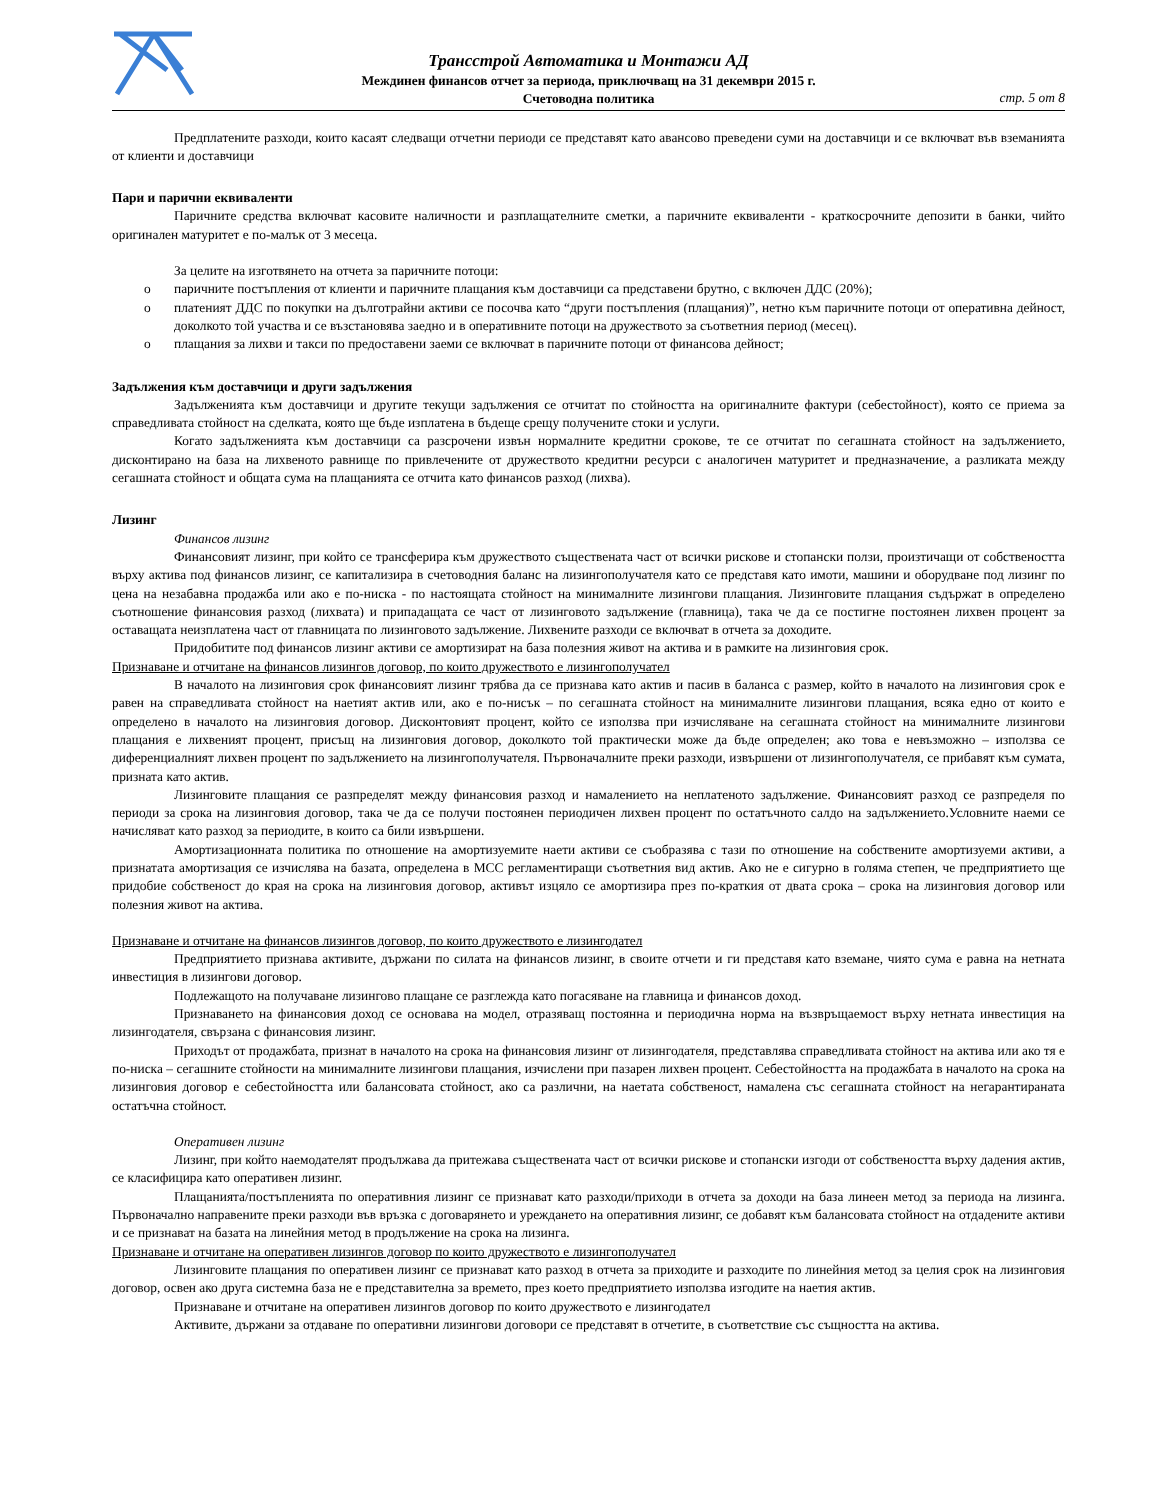Трансстрой Автоматика и Монтажи АД
Междинен финансов отчет за периода, приключващ на 31 декември 2015 г.
Счетоводна политика
стр. 5 от 8
Предплатените разходи, които касаят следващи отчетни периоди се представят като авансово преведени суми на доставчици и се включват във вземанията от клиенти и доставчици
Пари и парични еквиваленти
Паричните средства включват касовите наличности и разплащателните сметки, а паричните еквиваленти - краткосрочните депозити в банки, чийто оригинален матуритет е по-малък от 3 месеца.
За целите на изготвянето на отчета за паричните потоци:
o паричните постъпления от клиенти и паричните плащания към доставчици са представени брутно, с включен ДДС (20%);
o платеният ДДС по покупки на дълготрайни активи се посочва като “други постъпления (плащания)”, нетно към паричните потоци от оперативна дейност, доколкото той участва и се възстановява заедно и в оперативните потоци на дружеството за съответния период (месец).
o плащания за лихви и такси по предоставени заеми се включват в паричните потоци от финансова дейност;
Задължения към доставчици и други задължения
Задълженията към доставчици и другите текущи задължения се отчитат по стойността на оригиналните фактури (себестойност), която се приема за справедливата стойност на сделката, която ще бъде изплатена в бъдеще срещу получените стоки и услуги.
Когато задълженията към доставчици са разсрочени извън нормалните кредитни срокове, те се отчитат по сегашната стойност на задължението, дисконтирано на база на лихвеното равнище по привлечените от дружеството кредитни ресурси с аналогичен матуритет и предназначение, а разликата между сегашната стойност и общата сума на плащанията се отчита като финансов разход (лихва).
Лизинг
Финансов лизинг
Финансовият лизинг, при който се трансферира към дружеството съществената част от всички рискове и стопански ползи, произтичащи от собствеността върху актива под финансов лизинг, се капитализира в счетоводния баланс на лизингополучателя като се представя като имоти, машини и оборудване под лизинг по цена на незабавна продажба или ако е по-ниска - по настоящата стойност на минималните лизингови плащания. Лизинговите плащания съдържат в определено съотношение финансовия разход (лихвата) и припадащата се част от лизинговото задължение (главница), така че да се постигне постоянен лихвен процент за оставащата неизплатена част от главницата по лизинговото задължение. Лихвените разходи се включват в отчета за доходите.
Придобитите под финансов лизинг активи се амортизират на база полезния живот на актива и в рамките на лизинговия срок.
Признаване и отчитане на финансов лизингов договор, по които дружеството е лизингополучател
В началото на лизинговия срок финансовият лизинг трябва да се признава като актив и пасив в баланса с размер, който в началото на лизинговия срок е равен на справедливата стойност на наетият актив или, ако е по-нисък – по сегашната стойност на минималните лизингови плащания, всяка едно от които е определено в началото на лизинговия договор. Дисконтовият процент, който се използва при изчисляване на сегашната стойност на минималните лизингови плащания е лихвеният процент, присъщ на лизинговия договор, доколкото той практически може да бъде определен; ако това е невъзможно – използва се диференциалният лихвен процент по задължението на лизингополучателя. Първоначалните преки разходи, извършени от лизингополучателя, се прибавят към сумата, призната като актив.
Лизинговите плащания се разпределят между финансовия разход и намалението на неплатеното задължение. Финансовият разход се разпределя по периоди за срока на лизинговия договор, така че да се получи постоянен периодичен лихвен процент по остатъчното салдо на задължението.Условните наеми се начисляват като разход за периодите, в които са били извършени.
Амортизационната политика по отношение на амортизуемите наети активи се съобразява с тази по отношение на собствените амортизуеми активи, а признатата амортизация се изчислява на базата, определена в МСС регламентиращи съответния вид актив. Ако не е сигурно в голяма степен, че предприятието ще придобие собственост до края на срока на лизинговия договор, активът изцяло се амортизира през по-краткия от двата срока – срока на лизинговия договор или полезния живот на актива.
Признаване и отчитане на финансов лизингов договор, по които дружеството е лизингодател
Предприятието признава активите, държани по силата на финансов лизинг, в своите отчети и ги представя като вземане, чиято сума е равна на нетната инвестиция в лизингови договор.
Подлежащото на получаване лизингово плащане се разглежда като погасяване на главница и финансов доход.
Признаването на финансовия доход се основава на модел, отразяващ постоянна и периодична норма на възвръщаемост върху нетната инвестиция на лизингодателя, свързана с финансовия лизинг.
Приходът от продажбата, признат в началото на срока на финансовия лизинг от лизингодателя, представлява справедливата стойност на актива или ако тя е по-ниска – сегашните стойности на минималните лизингови плащания, изчислени при пазарен лихвен процент. Себестойността на продажбата в началото на срока на лизинговия договор е себестойността или балансовата стойност, ако са различни, на наетата собственост, намалена със сегашната стойност на негарантираната остатъчна стойност.
Оперативен лизинг
Лизинг, при който наемодателят продължава да притежава съществената част от всички рискове и стопански изгоди от собствеността върху дадения актив, се класифицира като оперативен лизинг.
Плащанията/постъпленията по оперативния лизинг се признават като разходи/приходи в отчета за доходи на база линеен метод за периода на лизинга. Първоначално направените преки разходи във връзка с договарянето и уреждането на оперативния лизинг, се добавят към балансовата стойност на отдадените активи и се признават на базата на линейния метод в продължение на срока на лизинга.
Признаване и отчитане на оперативен лизингов договор по които дружеството е лизингополучател
Лизинговите плащания по оперативен лизинг се признават като разход в отчета за приходите и разходите по линейния метод за целия срок на лизинговия договор, освен ако друга системна база не е представителна за времето, през което предприятието използва изгодите на наетия актив.
Признаване и отчитане на оперативен лизингов договор по които дружеството е лизингодател
Активите, държани за отдаване по оперативни лизингови договори се представят в отчетите, в съответствие със същността на актива.